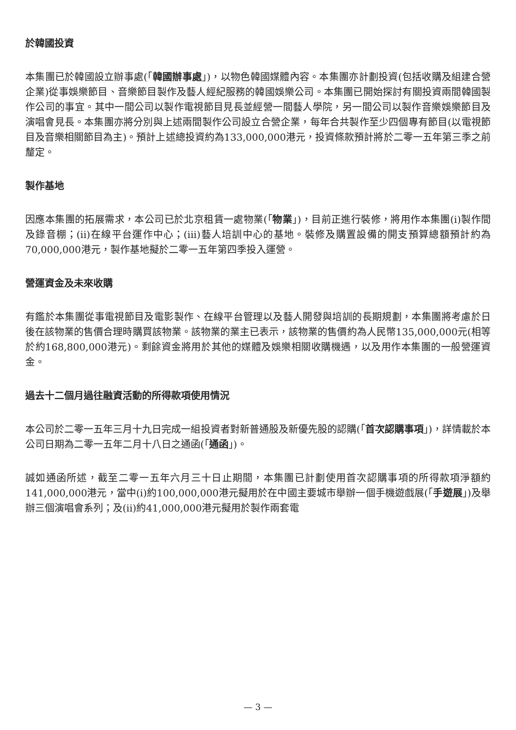於韓國投資
本集團已於韓國設立辦事處(「韓國辦事處」)，以物色韓國媒體內容。本集團亦計劃投資(包括收購及組建合營企業)從事娛樂節目、音樂節目製作及藝人經紀服務的韓國娛樂公司。本集團已開始探討有關投資兩間韓國製作公司的事宜。其中一間公司以製作電視節目見長並經營一間藝人學院，另一間公司以製作音樂娛樂節目及演唱會見長。本集團亦將分別與上述兩間製作公司設立合營企業，每年合共製作至少四個專有節目(以電視節目及音樂相關節目為主)。預計上述總投資約為133,000,000港元，投資條款預計將於二零一五年第三季之前釐定。
製作基地
因應本集團的拓展需求，本公司已於北京租賃一處物業(「物業」)，目前正進行裝修，將用作本集團(i)製作間及錄音棚；(ii)在線平台運作中心；(iii)藝人培訓中心的基地。裝修及購置設備的開支預算總額預計約為70,000,000港元，製作基地擬於二零一五年第四季投入運營。
營運資金及未來收購
有鑑於本集團從事電視節目及電影製作、在線平台管理以及藝人開發與培訓的長期規劃，本集團將考慮於日後在該物業的售價合理時購買該物業。該物業的業主已表示，該物業的售價約為人民幣135,000,000元(相等於約168,800,000港元)。剩餘資金將用於其他的媒體及娛樂相關收購機遇，以及用作本集團的一般營運資金。
過去十二個月過往融資活動的所得款項使用情況
本公司於二零一五年三月十九日完成一組投資者對新普通股及新優先股的認購(「首次認購事項」)，詳情載於本公司日期為二零一五年二月十八日之通函(「通函」)。
誠如通函所述，截至二零一五年六月三十日止期間，本集團已計劃使用首次認購事項的所得款項淨額約141,000,000港元，當中(i)約100,000,000港元擬用於在中國主要城市舉辦一個手機遊戲展(「手遊展」)及舉辦三個演唱會系列；及(ii)約41,000,000港元擬用於製作兩套電
— 3 —